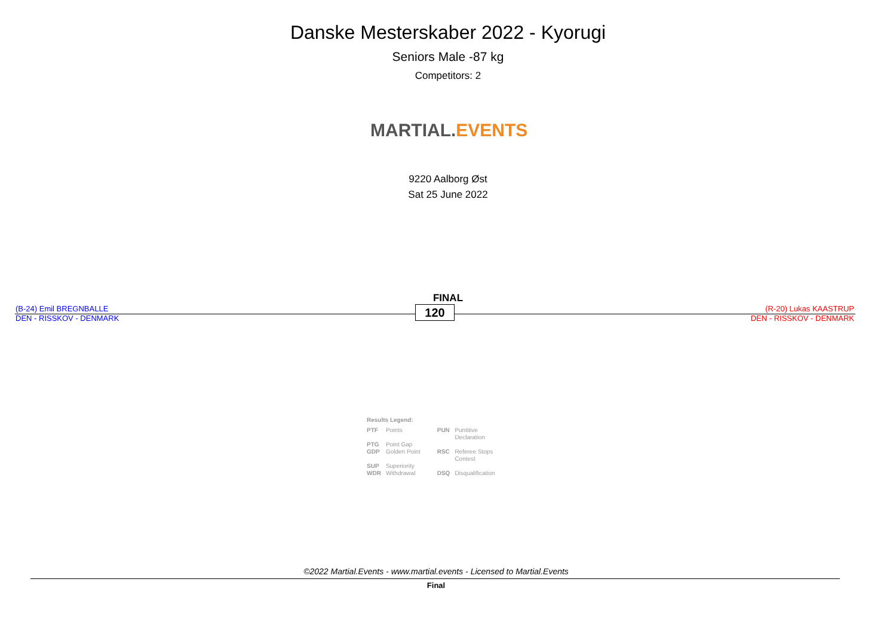Danske Mesterskaber 2022 - Kyorugi
Seniors Male -87 kg
Competitors: 2
MARTIAL. EVENTS
9220 Aalborg Øst
Sat 25 June 2022
FINAL
(B-24) Emil BREGNBALLE
DEN - RISSKOV - DENMARK
120
(R-20) Lukas KAASTRUP
DEN - RISSKOV - DENMARK
Results Legend:
| PTF | Points | PUN | Puntitive Declaration |
| PTG | Point Gap | | |
| GDP | Golden Point | RSC | Referee Stops Contest |
| SUP | Superiority | | |
| WDR | Withdrawal | DSQ | Disqualification |
©2022 Martial.Events - www.martial.events - Licensed to Martial.Events
Final